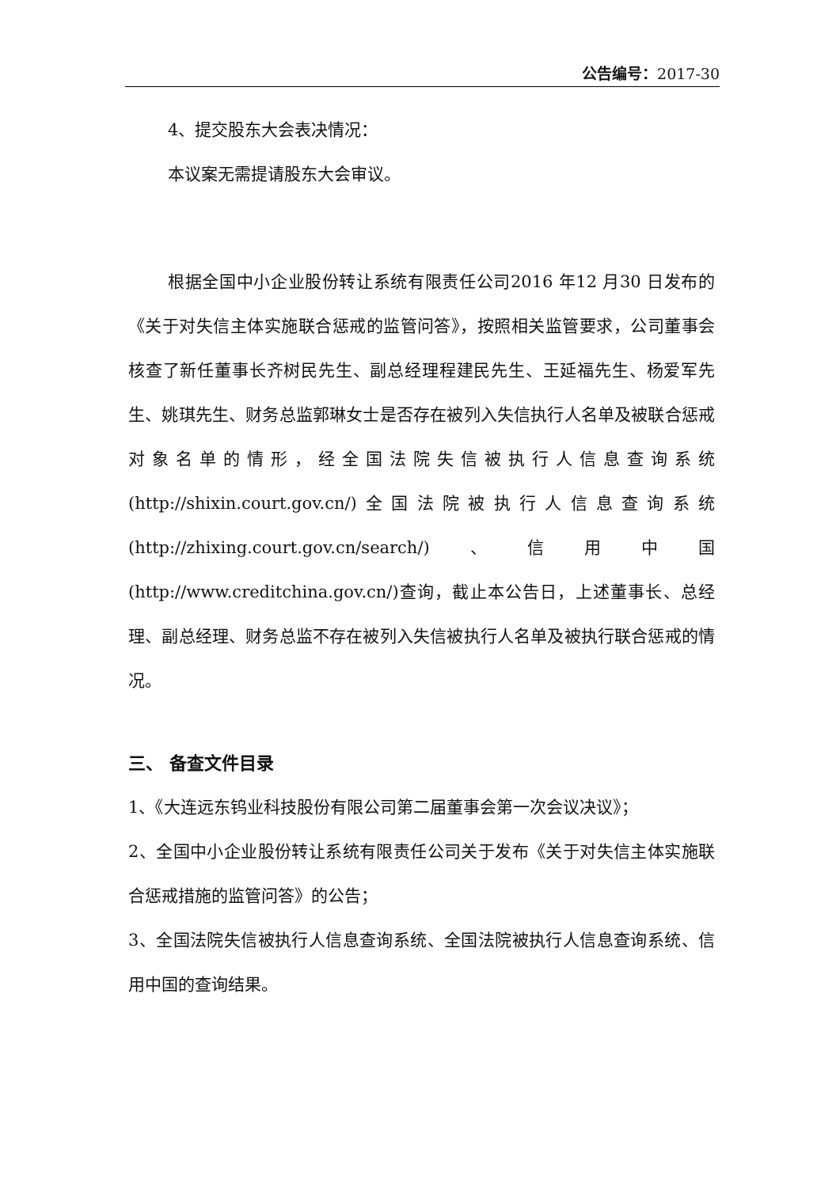公告编号：2017-30
4、提交股东大会表决情况：
本议案无需提请股东大会审议。
根据全国中小企业股份转让系统有限责任公司2016 年12 月30 日发布的《关于对失信主体实施联合惩戒的监管问答》，按照相关监管要求，公司董事会核查了新任董事长齐树民先生、副总经理程建民先生、王延福先生、杨爱军先生、姚琪先生、财务总监郭琳女士是否存在被列入失信执行人名单及被联合惩戒对象名单的情形，经全国法院失信被执行人信息查询系统(http://shixin.court.gov.cn/)全国法院被执行人信息查询系统(http://zhixing.court.gov.cn/search/)、信用中国(http://www.creditchina.gov.cn/)查询，截止本公告日，上述董事长、总经理、副总经理、财务总监不存在被列入失信被执行人名单及被执行联合惩戒的情况。
三、 备查文件目录
1、《大连远东钨业科技股份有限公司第二届董事会第一次会议决议》；
2、全国中小企业股份转让系统有限责任公司关于发布《关于对失信主体实施联合惩戒措施的监管问答》的公告；
3、全国法院失信被执行人信息查询系统、全国法院被执行人信息查询系统、信用中国的查询结果。